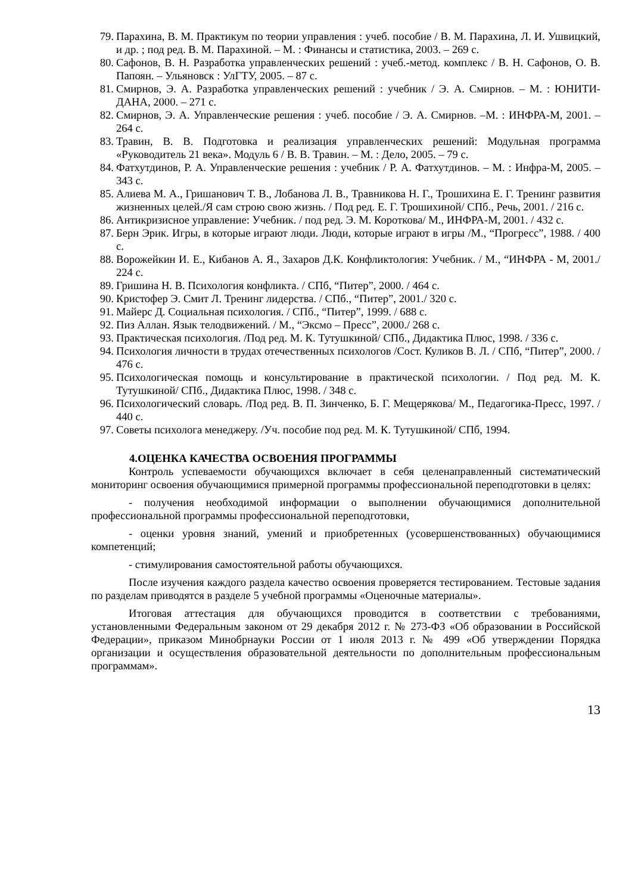79. Парахина, В. М. Практикум по теории управления : учеб. пособие / В. М. Парахина, Л. И. Ушвицкий, и др. ; под ред. В. М. Парахиной. – М. : Финансы и статистика, 2003. – 269 с.
80. Сафонов, В. Н. Разработка управленческих решений : учеб.-метод. комплекс / В. Н. Сафонов, О. В. Папоян. – Ульяновск : УлГТУ, 2005. – 87 с.
81. Смирнов, Э. А. Разработка управленческих решений : учебник / Э. А. Смирнов. – М. : ЮНИТИ-ДАНА, 2000. – 271 с.
82. Смирнов, Э. А. Управленческие решения : учеб. пособие / Э. А. Смирнов. –М. : ИНФРА-М, 2001. – 264 с.
83. Травин, В. В. Подготовка и реализация управленческих решений: Модульная программа «Руководитель 21 века». Модуль 6 / В. В. Травин. – М. : Дело, 2005. – 79 с.
84. Фатхутдинов, Р. А. Управленческие решения : учебник / Р. А. Фатхутдинов. – М. : Инфра-М, 2005. – 343 с.
85. Алиева М. А., Гришанович Т. В., Лобанова Л. В., Травникова Н. Г., Трошихина Е. Г. Тренинг развития жизненных целей./Я сам строю свою жизнь. / Под ред. Е. Г. Трошихиной/ СПб., Речь, 2001. / 216 с.
86. Антикризисное управление: Учебник. / под ред. Э. М. Короткова/ М., ИНФРА-М, 2001. / 432 с.
87. Берн Эрик. Игры, в которые играют люди. Люди, которые играют в игры /М., “Прогресс”, 1988. / 400 с.
88. Ворожейкин И. Е., Кибанов А. Я., Захаров Д.К. Конфликтология: Учебник. / М., “ИНФРА - М, 2001./ 224 с.
89. Гришина Н. В. Психология конфликта. / СПб, “Питер”, 2000. / 464 с.
90. Кристофер Э. Смит Л. Тренинг лидерства. / СПб., “Питер”, 2001./ 320 с.
91. Майерс Д. Социальная психология. / СПб., “Питер”, 1999. / 688 с.
92. Пиз Аллан. Язык телодвижений. / М., “Эксмо – Пресс”, 2000./ 268 с.
93. Практическая психология. /Под ред. М. К. Тутушкиной/ СПб., Дидактика Плюс, 1998. / 336 с.
94. Психология личности в трудах отечественных психологов /Сост. Куликов В. Л. / СПб, “Питер”, 2000. / 476 с.
95. Психологическая помощь и консультирование в практической психологии. / Под ред. М. К. Тутушкиной/ СПб., Дидактика Плюс, 1998. / 348 с.
96. Психологический словарь. /Под ред. В. П. Зинченко, Б. Г. Мещерякова/ М., Педагогика-Пресс, 1997. / 440 с.
97. Советы психолога менеджеру. /Уч. пособие под ред. М. К. Тутушкиной/ СПб, 1994.
4.ОЦЕНКА КАЧЕСТВА ОСВОЕНИЯ ПРОГРАММЫ
Контроль успеваемости обучающихся включает в себя целенаправленный систематический мониторинг освоения обучающимися примерной программы профессиональной переподготовки в целях:
- получения необходимой информации о выполнении обучающимися дополнительной профессиональной программы профессиональной переподготовки,
- оценки уровня знаний, умений и приобретенных (усовершенствованных) обучающимися компетенций;
- стимулирования самостоятельной работы обучающихся.
После изучения каждого раздела качество освоения проверяется тестированием. Тестовые задания по разделам приводятся в разделе 5 учебной программы «Оценочные материалы».
Итоговая аттестация для обучающихся проводится в соответствии с требованиями, установленными Федеральным законом от 29 декабря 2012 г. № 273-ФЗ «Об образовании в Российской Федерации», приказом Минобрнауки России от 1 июля 2013 г. № 499 «Об утверждении Порядка организации и осуществления образовательной деятельности по дополнительным профессиональным программам».
13